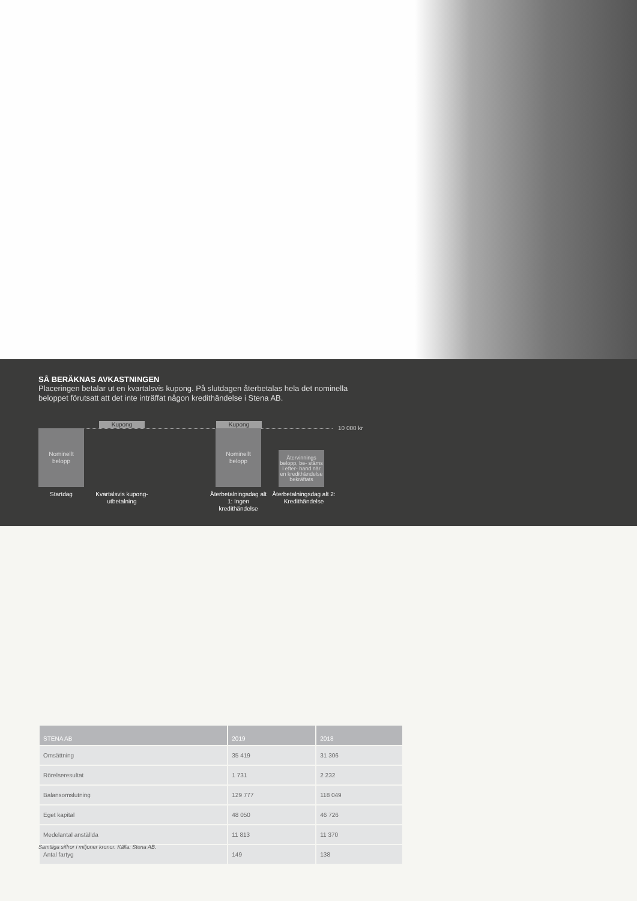SÅ BERÄKNAS AVKASTNINGEN
Placeringen betalar ut en kvartalsvis kupong. På slutdagen återbetalas hela det nominella beloppet förutsatt att det inte inträffat någon kredithändelse i Stena AB.
Kupong Kupong
10 000 kr
Nominellt
belopp
Nominellt
belopp
Återvinnings belopp, be- stäms i efter- hand när en kredithändelse bekräftats
Startdag
Kvartalsvis kupong-utbetalning
Återbetalningsdag alt 1: Ingen kredithändelse
Återbetalningsdag alt 2: Kredithändelse
| STENA AB | 2019 | 2018 |
| --- | --- | --- |
| Omsättning | 35 419 | 31 306 |
| Rörelseresultat | 1 731 | 2 232 |
| Balansomslutning | 129 777 | 118 049 |
| Eget kapital | 48 050 | 46 726 |
| Medelantal anställda | 11 813 | 11 370 |
| Antal fartyg | 149 | 138 |
Samtliga siffror i miljoner kronor. Källa: Stena AB.